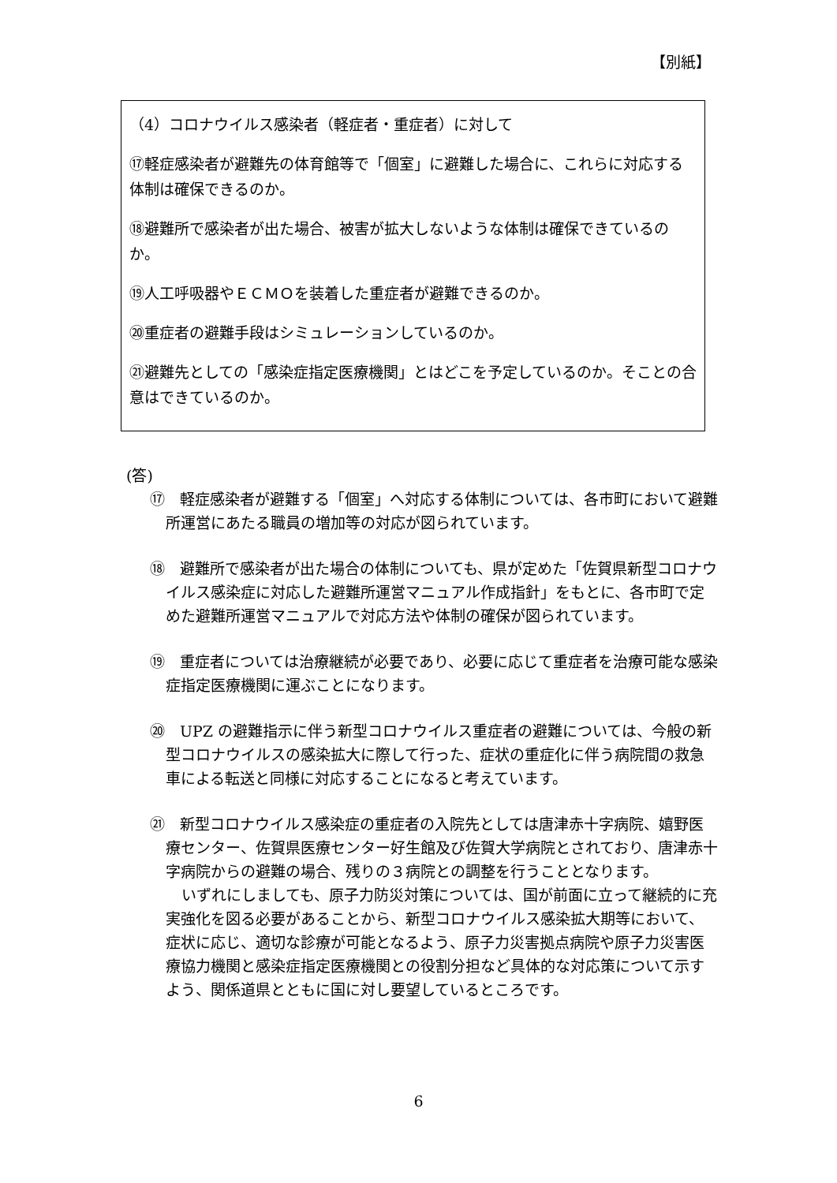【別紙】
（4）コロナウイルス感染者（軽症者・重症者）に対して
⑰軽症感染者が避難先の体育館等で「個室」に避難した場合に、これらに対応する体制は確保できるのか。
⑱避難所で感染者が出た場合、被害が拡大しないような体制は確保できているのか。
⑲人工呼吸器やＥＣＭＯを装着した重症者が避難できるのか。
⑳重症者の避難手段はシミュレーションしているのか。
㉑避難先としての「感染症指定医療機関」とはどこを予定しているのか。そことの合意はできているのか。
(答)
⑰　軽症感染者が避難する「個室」へ対応する体制については、各市町において避難所運営にあたる職員の増加等の対応が図られています。
⑱　避難所で感染者が出た場合の体制についても、県が定めた「佐賀県新型コロナウイルス感染症に対応した避難所運営マニュアル作成指針」をもとに、各市町で定めた避難所運営マニュアルで対応方法や体制の確保が図られています。
⑲　重症者については治療継続が必要であり、必要に応じて重症者を治療可能な感染症指定医療機関に運ぶことになります。
⑳　UPZ の避難指示に伴う新型コロナウイルス重症者の避難については、今般の新型コロナウイルスの感染拡大に際して行った、症状の重症化に伴う病院間の救急車による転送と同様に対応することになると考えています。
㉑　新型コロナウイルス感染症の重症者の入院先としては唐津赤十字病院、嬉野医療センター、佐賀県医療センター好生館及び佐賀大学病院とされており、唐津赤十字病院からの避難の場合、残りの３病院との調整を行うこととなります。
いずれにしましても、原子力防災対策については、国が前面に立って継続的に充実強化を図る必要があることから、新型コロナウイルス感染拡大期等において、症状に応じ、適切な診療が可能となるよう、原子力災害拠点病院や原子力災害医療協力機関と感染症指定医療機関との役割分担など具体的な対応策について示すよう、関係道県とともに国に対し要望しているところです。
6